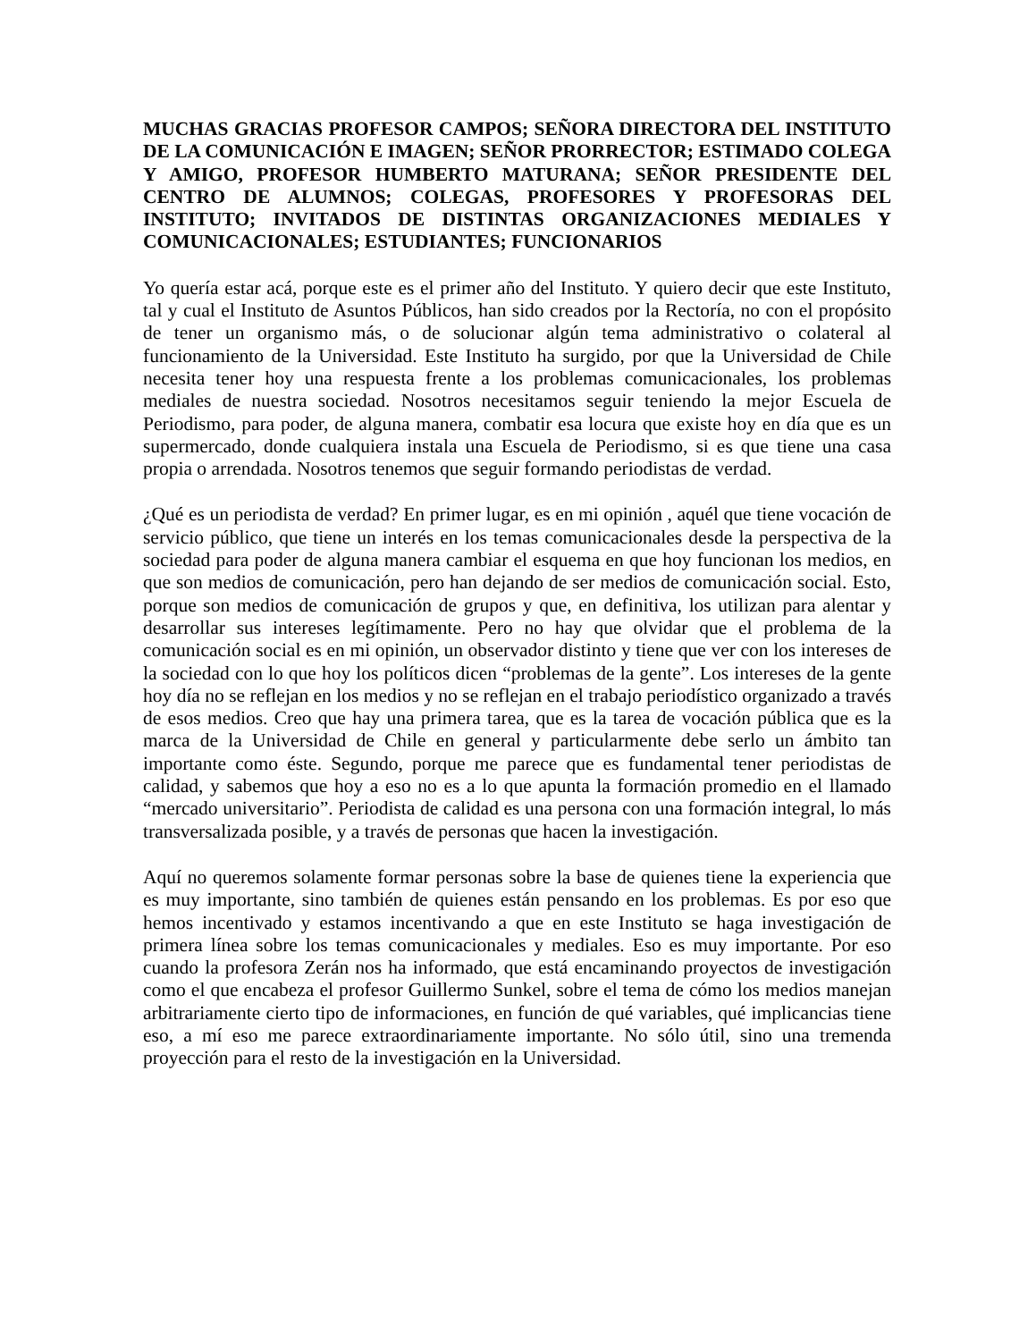MUCHAS GRACIAS PROFESOR CAMPOS; SEÑORA DIRECTORA DEL INSTITUTO DE LA COMUNICACIÓN E IMAGEN; SEÑOR PRORRECTOR; ESTIMADO COLEGA Y AMIGO, PROFESOR HUMBERTO MATURANA; SEÑOR PRESIDENTE DEL CENTRO DE ALUMNOS; COLEGAS, PROFESORES Y PROFESORAS DEL INSTITUTO; INVITADOS DE DISTINTAS ORGANIZACIONES MEDIALES Y COMUNICACIONALES; ESTUDIANTES; FUNCIONARIOS
Yo quería estar acá, porque este es el primer año del Instituto. Y quiero decir que este Instituto, tal y cual el Instituto de Asuntos Públicos, han sido creados por la Rectoría, no con el propósito de tener un organismo más, o de solucionar algún tema administrativo o colateral al funcionamiento de la Universidad. Este Instituto ha surgido, por que la Universidad de Chile necesita tener hoy una respuesta frente a los problemas comunicacionales, los problemas mediales de nuestra sociedad. Nosotros necesitamos seguir teniendo la mejor Escuela de Periodismo, para poder, de alguna manera, combatir esa locura que existe hoy en día que es un supermercado, donde cualquiera instala una Escuela de Periodismo, si es que tiene una casa propia o arrendada. Nosotros tenemos que seguir formando periodistas de verdad.
¿Qué es un periodista de verdad? En primer lugar, es en mi opinión , aquél que tiene vocación de servicio público, que tiene un interés en los temas comunicacionales desde la perspectiva de la sociedad para poder de alguna manera cambiar el esquema en que hoy funcionan los medios, en que son medios de comunicación, pero han dejando de ser medios de comunicación social. Esto, porque son medios de comunicación de grupos y que, en definitiva, los utilizan para alentar y desarrollar sus intereses legítimamente. Pero no hay que olvidar que el problema de la comunicación social es en mi opinión, un observador distinto y tiene que ver con los intereses de la sociedad con lo que hoy los políticos dicen “problemas de la gente”. Los intereses de la gente hoy día no se reflejan en los medios y no se reflejan en el trabajo periodístico organizado a través de esos medios. Creo que hay una primera tarea, que es la tarea de vocación pública que es la marca de la Universidad de Chile en general y particularmente debe serlo un ámbito tan importante como éste. Segundo, porque me parece que es fundamental tener periodistas de calidad, y sabemos que hoy a eso no es a lo que apunta la formación promedio en el llamado “mercado universitario”. Periodista de calidad es una persona con una formación integral, lo más transversalizada posible, y a través de personas que hacen la investigación.
Aquí no queremos solamente formar personas sobre la base de quienes tiene la experiencia que es muy importante, sino también de quienes están pensando en los problemas. Es por eso que hemos incentivado y estamos incentivando a que en este Instituto se haga investigación de primera línea sobre los temas comunicacionales y mediales. Eso es muy importante. Por eso cuando la profesora Zerán nos ha informado, que está encaminando proyectos de investigación como el que encabeza el profesor Guillermo Sunkel, sobre el tema de cómo los medios manejan arbitrariamente cierto tipo de informaciones, en función de qué variables, qué implicancias tiene eso, a mí eso me parece extraordinariamente importante. No sólo útil, sino una tremenda proyección para el resto de la investigación en la Universidad.